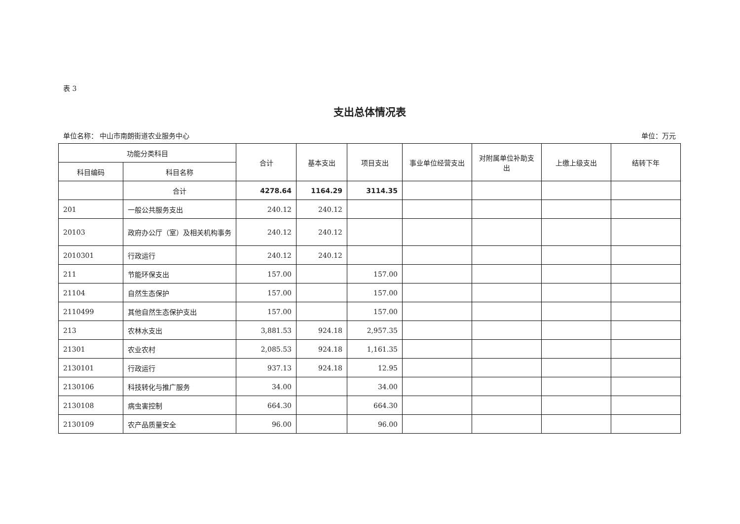表 3
支出总体情况表
单位名称： 中山市南朗街道农业服务中心 单位：万元
| 功能分类科目 | | 合计 | 基本支出 | 项目支出 | 事业单位经营支出 | 对附属单位补助支出 | 上缴上级支出 | 结转下年 |
| --- | --- | --- | --- | --- | --- | --- | --- | --- |
| 科目编码 | 科目名称 | | | | | | | |
| | 合计 | 4278.64 | 1164.29 | 3114.35 | | | | |
| 201 | 一般公共服务支出 | 240.12 | 240.12 | | | | | |
| 20103 | 政府办公厅（室）及相关机构事务 | 240.12 | 240.12 | | | | | |
| 2010301 | 行政运行 | 240.12 | 240.12 | | | | | |
| 211 | 节能环保支出 | 157.00 | | 157.00 | | | | |
| 21104 | 自然生态保护 | 157.00 | | 157.00 | | | | |
| 2110499 | 其他自然生态保护支出 | 157.00 | | 157.00 | | | | |
| 213 | 农林水支出 | 3,881.53 | 924.18 | 2,957.35 | | | | |
| 21301 | 农业农村 | 2,085.53 | 924.18 | 1,161.35 | | | | |
| 2130101 | 行政运行 | 937.13 | 924.18 | 12.95 | | | | |
| 2130106 | 科技转化与推广服务 | 34.00 | | 34.00 | | | | |
| 2130108 | 病虫害控制 | 664.30 | | 664.30 | | | | |
| 2130109 | 农产品质量安全 | 96.00 | | 96.00 | | | | |